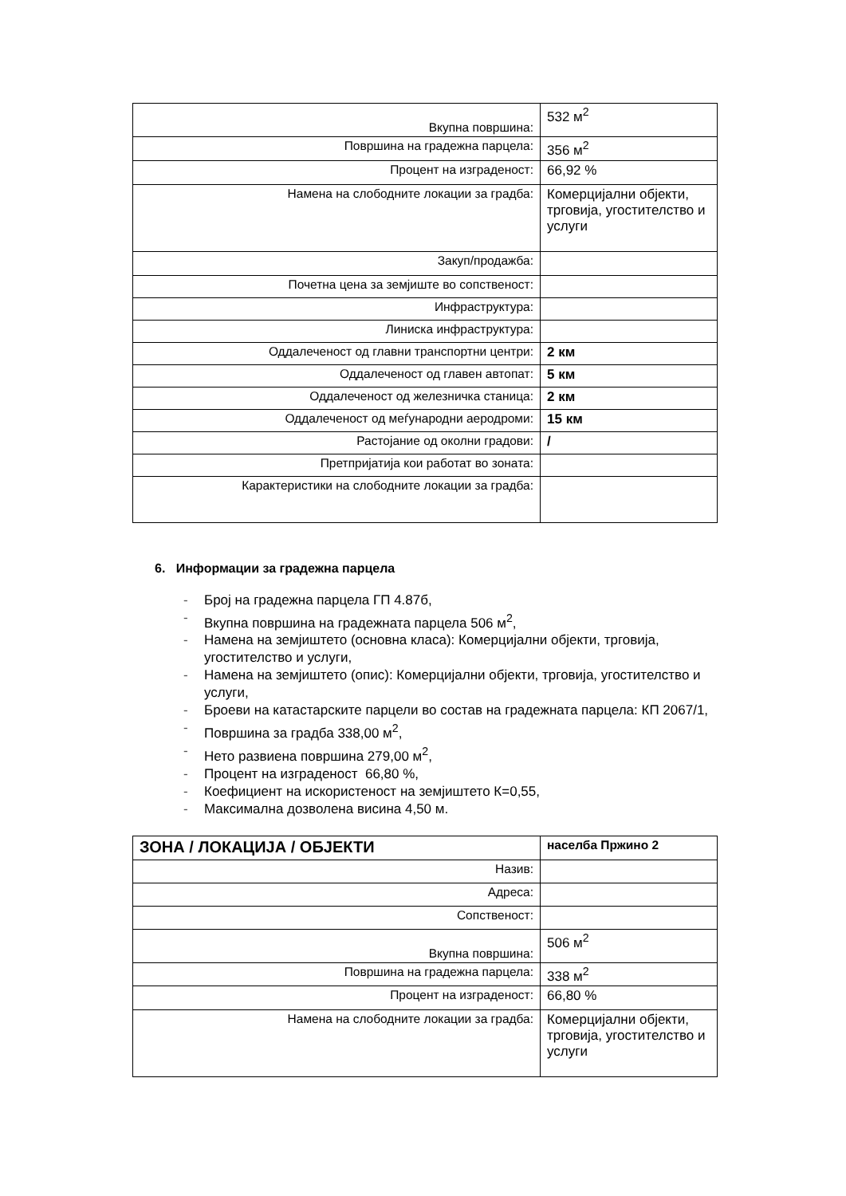| Вкупна површина: | 532 м<sup>2</sup> |
| Површина на градежна парцела: | 356 м<sup>2</sup> |
| Процент на изграденост: | 66,92 % |
| Намена на слободните локации за градба: | Комерцијални објекти, трговија, угостителство и услуги |
| Закуп/продажба: | |
| Почетна цена за земјиште во сопственост: | |
| Инфраструктура: | |
| Линиска инфраструктура: | |
| Оддалеченост од главни транспортни центри: | 2 км |
| Оддалеченост од главен автопат: | 5 км |
| Оддалеченост од железничка станица: | 2 км |
| Оддалеченост од меѓународни аеродроми: | 15 км |
| Растојание од околни градови: | / |
| Претпријатија кои работат во зоната: | |
| Карактеристики на слободните локации за градба: | |
6. Информации за градежна парцела
- Број на градежна парцела ГП 4.87б,
- Вкупна површина на градежната парцела 506 м<sup>2</sup>,
- Намена на земјиштето (основна класа): Комерцијални објекти, трговија, угостителство и услуги,
- Намена на земјиштето (опис): Комерцијални објекти, трговија, угостителство и услуги,
- Броеви на катастарските парцели во состав на градежната парцела: КП 2067/1,
- Површина за градба 338,00 м<sup>2</sup>,
- Нето развиена површина 279,00 м<sup>2</sup>,
- Процент на изграденост 66,80 %,
- Коефициент на искористеност на земјиштето К=0,55,
- Максимална дозволена висина 4,50 м.
| ЗОНА / ЛОКАЦИЈА / ОБЈЕКТИ | населба Пржино 2 |
| Назив: | |
| Адреса: | |
| Сопственост: | |
| Вкупна површина: | 506 м<sup>2</sup> |
| Површина на градежна парцела: | 338 м<sup>2</sup> |
| Процент на изграденост: | 66,80 % |
| Намена на слободните локации за градба: | Комерцијални објекти, трговија, угостителство и услуги |